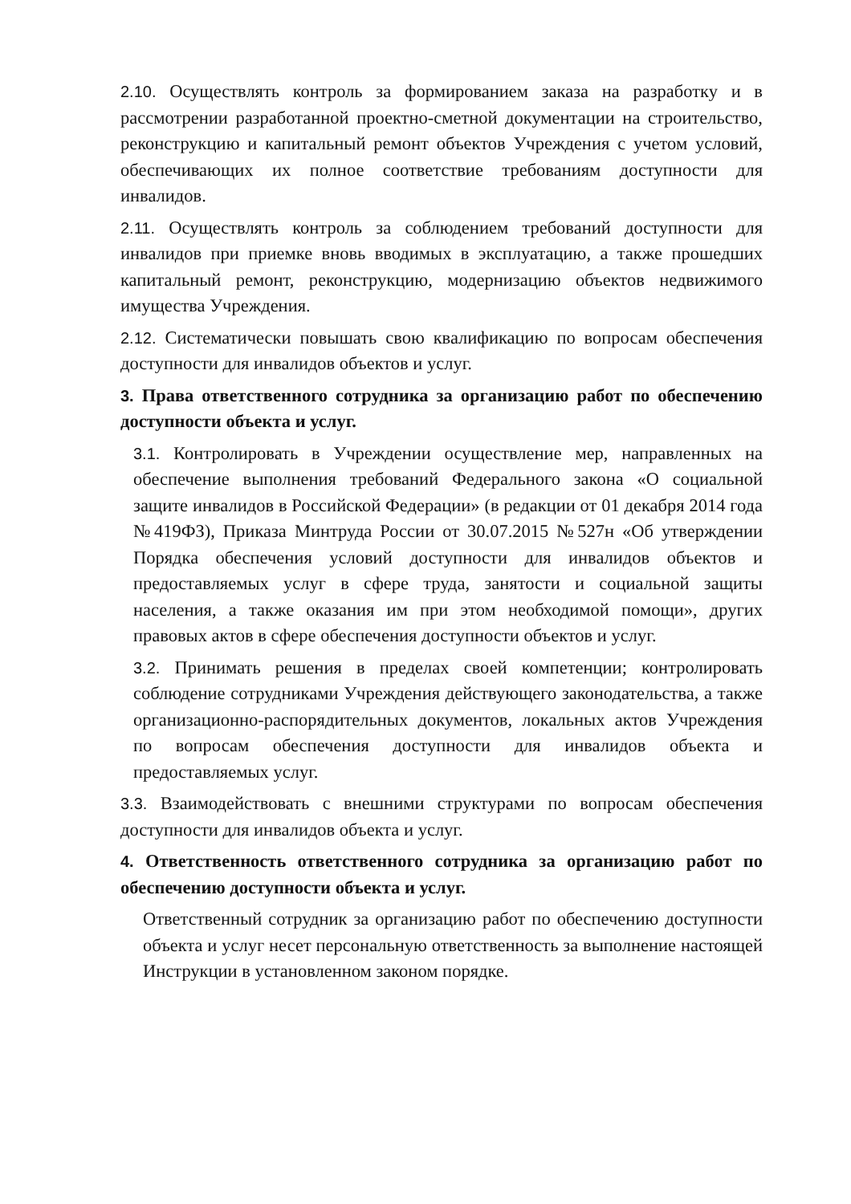2.10. Осуществлять контроль за формированием заказа на разработку и в рассмотрении разработанной проектно-сметной документации на строительство, реконструкцию и капитальный ремонт объектов Учреждения с учетом условий, обеспечивающих их полное соответствие требованиям доступности для инвалидов.
2.11. Осуществлять контроль за соблюдением требований доступности для инвалидов при приемке вновь вводимых в эксплуатацию, а также прошедших капитальный ремонт, реконструкцию, модернизацию объектов недвижимого имущества Учреждения.
2.12. Систематически повышать свою квалификацию по вопросам обеспечения доступности для инвалидов объектов и услуг.
3. Права ответственного сотрудника за организацию работ по обеспечению доступности объекта и услуг.
3.1. Контролировать в Учреждении осуществление мер, направленных на обеспечение выполнения требований Федерального закона «О социальной защите инвалидов в Российской Федерации» (в редакции от 01 декабря 2014 года №419ФЗ), Приказа Минтруда России от 30.07.2015 №527н «Об утверждении Порядка обеспечения условий доступности для инвалидов объектов и предоставляемых услуг в сфере труда, занятости и социальной защиты населения, а также оказания им при этом необходимой помощи», других правовых актов в сфере обеспечения доступности объектов и услуг.
3.2. Принимать решения в пределах своей компетенции; контролировать соблюдение сотрудниками Учреждения действующего законодательства, а также организационно-распорядительных документов, локальных актов Учреждения по вопросам обеспечения доступности для инвалидов объекта и предоставляемых услуг.
3.3. Взаимодействовать с внешними структурами по вопросам обеспечения доступности для инвалидов объекта и услуг.
4. Ответственность ответственного сотрудника за организацию работ по обеспечению доступности объекта и услуг.
Ответственный сотрудник за организацию работ по обеспечению доступности объекта и услуг несет персональную ответственность за выполнение настоящей Инструкции в установленном законом порядке.